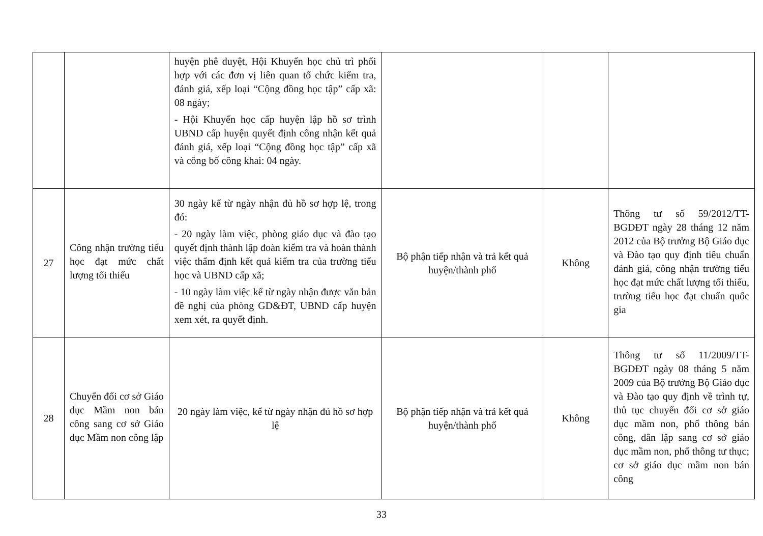| | | huyện phê duyệt, Hội Khuyến học chủ trì phối hợp với các đơn vị liên quan tổ chức kiểm tra, đánh giá, xếp loại “Cộng đồng học tập” cấp xã: 08 ngày; - Hội Khuyến học cấp huyện lập hồ sơ trình UBND cấp huyện quyết định công nhận kết quả đánh giá, xếp loại “Cộng đồng học tập” cấp xã và công bố công khai: 04 ngày. | | | |
| 27 | Công nhận trường tiểu học đạt mức chất lượng tối thiểu | 30 ngày kể từ ngày nhận đủ hồ sơ hợp lệ, trong đó: - 20 ngày làm việc, phòng giáo dục và đào tạo quyết định thành lập đoàn kiểm tra và hoàn thành việc thẩm định kết quả kiểm tra của trường tiểu học và UBND cấp xã; - 10 ngày làm việc kể từ ngày nhận được văn bản đề nghị của phòng GD&ĐT, UBND cấp huyện xem xét, ra quyết định. | Bộ phận tiếp nhận và trả kết quả huyện/thành phố | Không | Thông tư số 59/2012/TT-BGDĐT ngày 28 tháng 12 năm 2012 của Bộ trưởng Bộ Giáo dục và Đào tạo quy định tiêu chuẩn đánh giá, công nhận trường tiểu học đạt mức chất lượng tối thiểu, trường tiểu học đạt chuẩn quốc gia |
| 28 | Chuyển đổi cơ sở Giáo dục Mầm non bán công sang cơ sở Giáo dục Mầm non công lập | 20 ngày làm việc, kể từ ngày nhận đủ hồ sơ hợp lệ | Bộ phận tiếp nhận và trả kết quả huyện/thành phố | Không | Thông tư số 11/2009/TT-BGDĐT ngày 08 tháng 5 năm 2009 của Bộ trưởng Bộ Giáo dục và Đào tạo quy định về trình tự, thủ tục chuyển đổi cơ sở giáo dục mầm non, phổ thông bán công, dân lập sang cơ sở giáo dục mầm non, phổ thông tư thục; cơ sở giáo dục mầm non bán công |
33